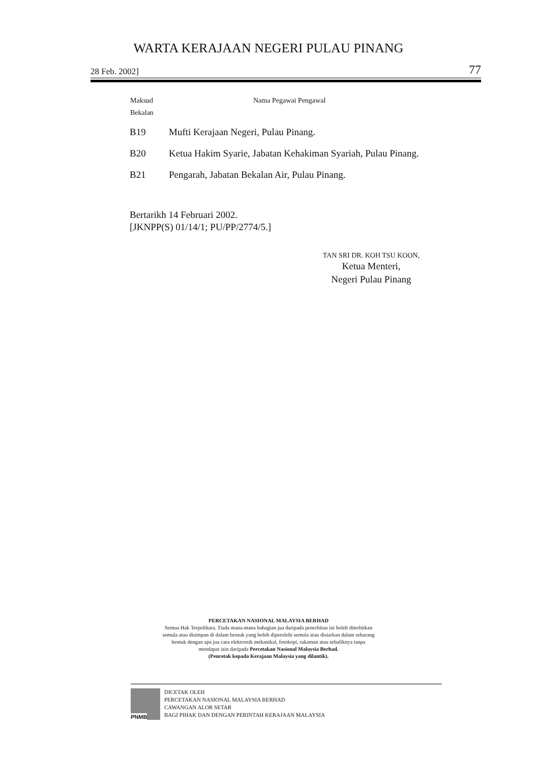WARTA KERAJAAN NEGERI PULAU PINANG
28 Feb. 2002] 77
| Maksud Bekalan | Nama Pegawai Pengawal |
| --- | --- |
| B19 | Mufti Kerajaan Negeri, Pulau Pinang. |
| B20 | Ketua Hakim Syarie, Jabatan Kehakiman Syariah, Pulau Pinang. |
| B21 | Pengarah, Jabatan Bekalan Air, Pulau Pinang. |
Bertarikh 14 Februari 2002.
[JKNPP(S) 01/14/1; PU/PP/2774/5.]
TAN SRI DR. KOH TSU KOON,
Ketua Menteri,
Negeri Pulau Pinang
PERCETAKAN NASIONAL MALAYSIA BERHAD
Semua Hak Terpelihara. Tiada mana-mana bahagian jua daripada penerbitan ini boleh diterbitkan
semula atau disimpan di dalam bentuk yang boleh diperolehi semula atau disiarkan dalam sebarang
bentuk dengan apa jua cara elektronik mekanikal, fotokopi, rakaman atau sebaliknya tanpa
mendapat izin daripada Percetakan Nasional Malaysia Berhad.
(Pencetak kepada Kerajaan Malaysia yang dilantik).
PNMB
DICETAK OLEH
PERCETAKAN NASIONAL MALAYSIA BERHAD
CAWANGAN ALOR SETAR
BAGI PIHAK DAN DENGAN PERINTAH KERAJAAN MALAYSIA